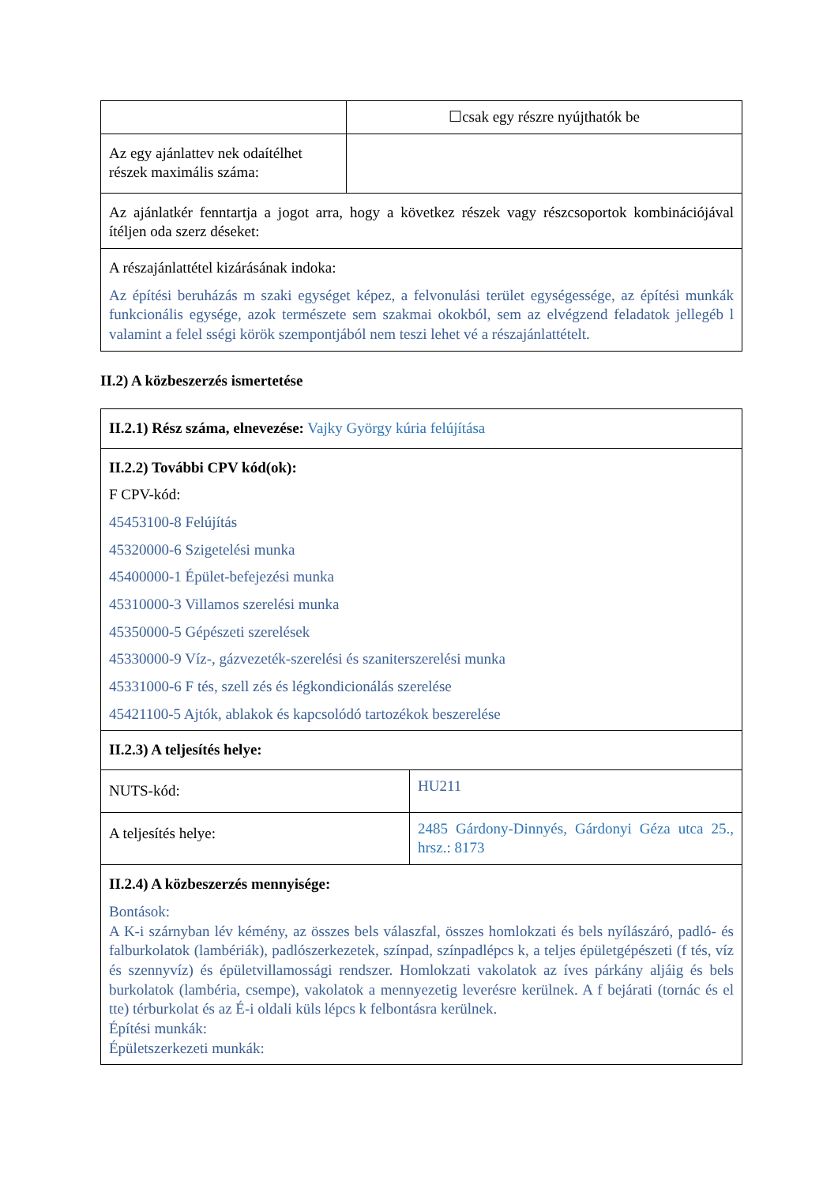| | ☐csak egy részre nyújthatók be |
| Az egy ajánlattev nek odaítélhet részek maximális száma: | |
| Az ajánlatkér fenntartja a jogot arra, hogy a következ részek vagy részcsoportok kombinációjával ítéljen oda szerz déseket: | |
| A részajánlattétel kizárásának indoka: Az építési beruházás m szaki egységet képez, a felvonulási terület egységessége, az építési munkák funkcionális egysége, azok természete sem szakmai okokból, sem az elvégzend feladatok jellegéb l valamint a felel sségi körök szempontjából nem teszi lehet vé a részajánlattételt. | |
II.2) A közbeszerzés ismertetése
| II.2.1) Rész száma, elnevezése: Vajky György kúria felújítása | |
| II.2.2) További CPV kód(ok): F CPV-kód: 45453100-8 Felújítás 45320000-6 Szigetelési munka 45400000-1 Épület-befejezési munka 45310000-3 Villamos szerelési munka 45350000-5 Gépészeti szerelések 45330000-9 Víz-, gázvezeték-szerelési és szaniterszerelési munka 45331000-6 F tés, szell zés és légkondicionálás szerelése 45421100-5 Ajtók, ablakok és kapcsolódó tartozékok beszerelése | |
| II.2.3) A teljesítés helye: | |
| NUTS-kód: | HU211 |
| A teljesítés helye: | 2485 Gárdony-Dinnyés, Gárdonyi Géza utca 25., hrsz.: 8173 |
| II.2.4) A közbeszerzés mennyisége: Bontások: A K-i szárnyban lév kémény, az összes bels válaszfal, összes homlokzati és bels nyílászáró, padló- és falburkolatok (lambériák), padlószerkezetek, színpad, színpadlépcs k, a teljes épületgépészeti (f tés, víz és szennyvíz) és épületvillamossági rendszer. Homlokzati vakolatok az íves párkány aljáig és bels burkolatok (lambéria, csempe), vakolatok a mennyezetig leverésre kerülnek. A f bejárati (tornác és el tte) térburkolat és az É-i oldali küls lépcs k felbontásra kerülnek. Építési munkák: Épületszerkezeti munkák: | |